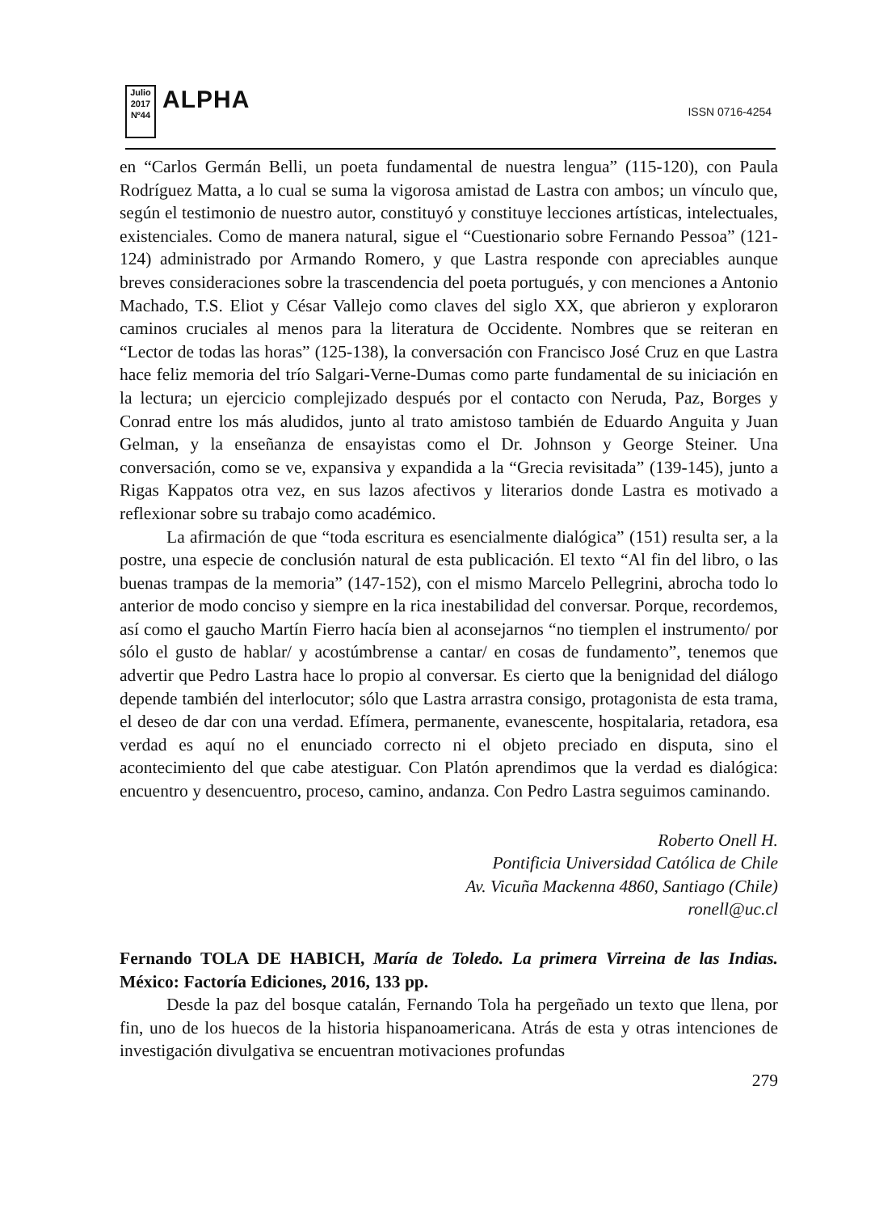Julio 2017
Nº44
ALPHA
ISSN 0716-4254
en “Carlos Germán Belli, un poeta fundamental de nuestra lengua” (115-120), con Paula Rodríguez Matta, a lo cual se suma la vigorosa amistad de Lastra con ambos; un vínculo que, según el testimonio de nuestro autor, constituyó y constituye lecciones artísticas, intelectuales, existenciales. Como de manera natural, sigue el “Cuestionario sobre Fernando Pessoa” (121-124) administrado por Armando Romero, y que Lastra responde con apreciables aunque breves consideraciones sobre la trascendencia del poeta portugués, y con menciones a Antonio Machado, T.S. Eliot y César Vallejo como claves del siglo XX, que abrieron y exploraron caminos cruciales al menos para la literatura de Occidente. Nombres que se reiteran en “Lector de todas las horas” (125-138), la conversación con Francisco José Cruz en que Lastra hace feliz memoria del trío Salgari-Verne-Dumas como parte fundamental de su iniciación en la lectura; un ejercicio complejizado después por el contacto con Neruda, Paz, Borges y Conrad entre los más aludidos, junto al trato amistoso también de Eduardo Anguita y Juan Gelman, y la enseñanza de ensayistas como el Dr. Johnson y George Steiner. Una conversación, como se ve, expansiva y expandida a la “Grecia revisitada” (139-145), junto a Rigas Kappatos otra vez, en sus lazos afectivos y literarios donde Lastra es motivado a reflexionar sobre su trabajo como académico.
La afirmación de que “toda escritura es esencialmente dialógica” (151) resulta ser, a la postre, una especie de conclusión natural de esta publicación. El texto “Al fin del libro, o las buenas trampas de la memoria” (147-152), con el mismo Marcelo Pellegrini, abrocha todo lo anterior de modo conciso y siempre en la rica inestabilidad del conversar. Porque, recordemos, así como el gaucho Martín Fierro hacía bien al aconsejarnos “no tiemplen el instrumento/ por sólo el gusto de hablar/ y acostúmbrense a cantar/ en cosas de fundamento”, tenemos que advertir que Pedro Lastra hace lo propio al conversar. Es cierto que la benignidad del diálogo depende también del interlocutor; sólo que Lastra arrastra consigo, protagonista de esta trama, el deseo de dar con una verdad. Efímera, permanente, evanescente, hospitalaria, retadora, esa verdad es aquí no el enunciado correcto ni el objeto preciado en disputa, sino el acontecimiento del que cabe atestiguar. Con Platón aprendimos que la verdad es dialógica: encuentro y desencuentro, proceso, camino, andanza. Con Pedro Lastra seguimos caminando.
Roberto Onell H.
Pontificia Universidad Católica de Chile
Av. Vicuña Mackenna 4860, Santiago (Chile)
ronell@uc.cl
Fernando TOLA DE HABICH, María de Toledo. La primera Virreina de las Indias. México: Factoría Ediciones, 2016, 133 pp.
Desde la paz del bosque catalán, Fernando Tola ha pergeñado un texto que llena, por fin, uno de los huecos de la historia hispanoamericana. Atrás de esta y otras intenciones de investigación divulgativa se encuentran motivaciones profundas
279